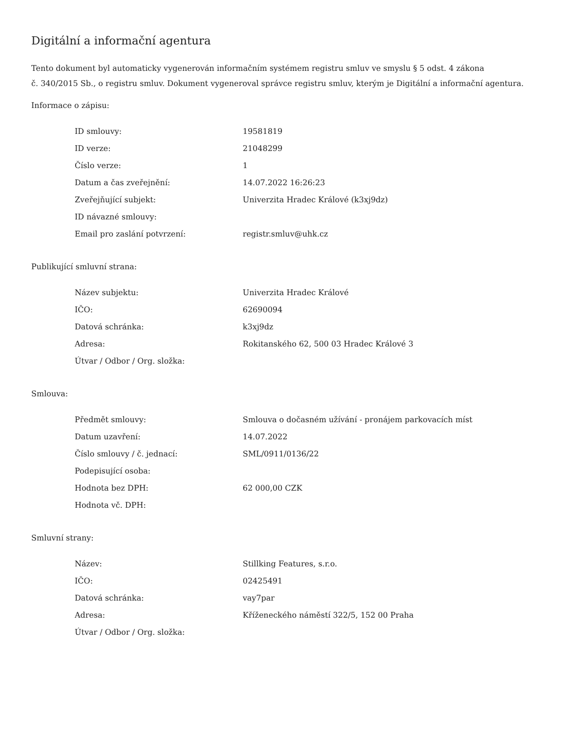Digitální a informační agentura
Tento dokument byl automaticky vygenerován informačním systémem registru smluv ve smyslu § 5 odst. 4 zákona
č. 340/2015 Sb., o registru smluv. Dokument vygeneroval správce registru smluv, kterým je Digitální a informační agentura.
Informace o zápisu:
| ID smlouvy: | 19581819 |
| ID verze: | 21048299 |
| Číslo verze: | 1 |
| Datum a čas zveřejnění: | 14.07.2022 16:26:23 |
| Zveřejňující subjekt: | Univerzita Hradec Králové (k3xj9dz) |
| ID návazné smlouvy: | |
| Email pro zaslání potvrzení: | registr.smluv@uhk.cz |
Publikující smluvní strana:
| Název subjektu: | Univerzita Hradec Králové |
| IČO: | 62690094 |
| Datová schránka: | k3xj9dz |
| Adresa: | Rokitanského 62, 500 03 Hradec Králové 3 |
| Útvar / Odbor / Org. složka: | |
Smlouva:
| Předmět smlouvy: | Smlouva o dočasném užívání - pronájem parkovacích míst |
| Datum uzavření: | 14.07.2022 |
| Číslo smlouvy / č. jednací: | SML/0911/0136/22 |
| Podepisující osoba: | |
| Hodnota bez DPH: | 62 000,00 CZK |
| Hodnota vč. DPH: | |
Smluvní strany:
| Název: | Stillking Features, s.r.o. |
| IČO: | 02425491 |
| Datová schránka: | vay7par |
| Adresa: | Kříženeckého náměstí 322/5, 152 00 Praha |
| Útvar / Odbor / Org. složka: | |